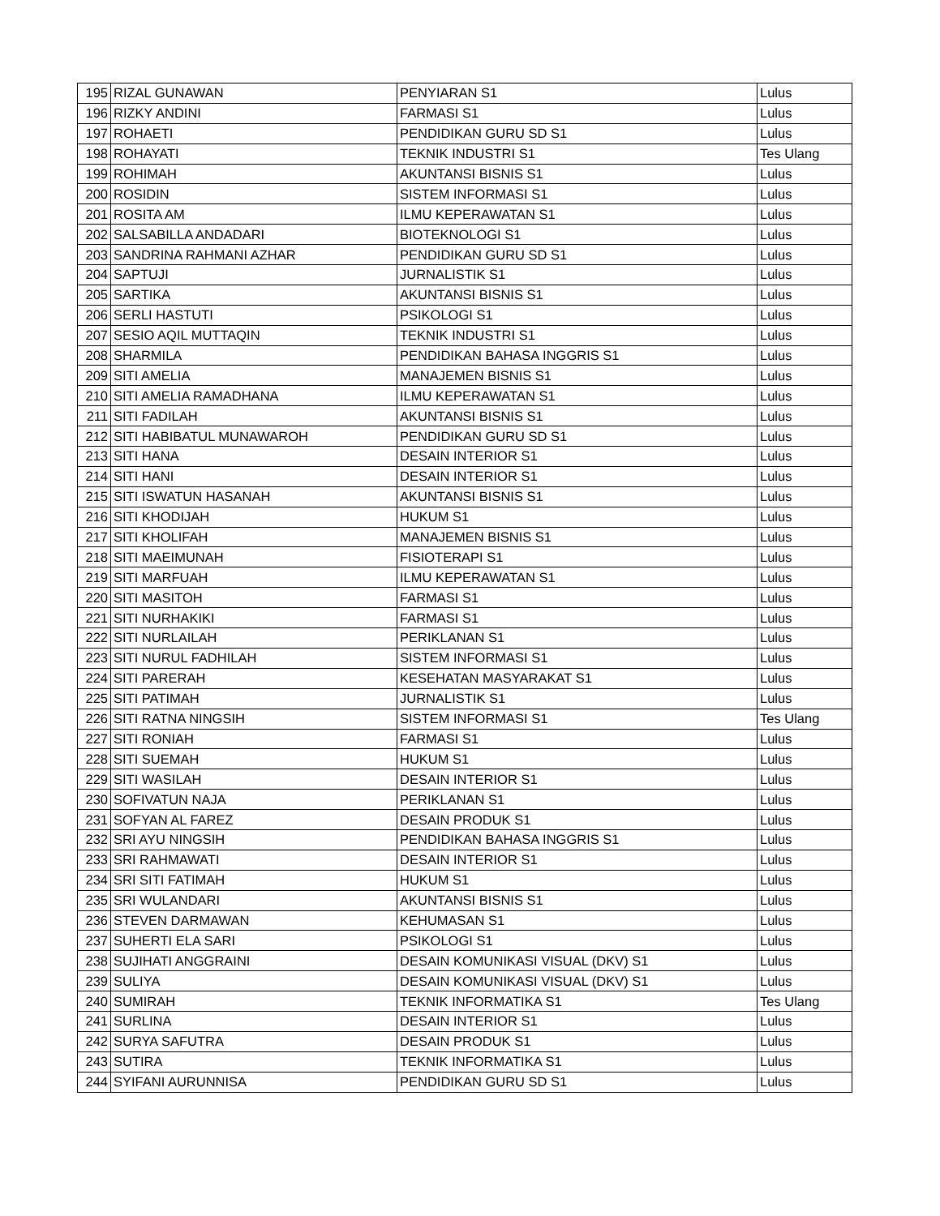| 195 | RIZAL GUNAWAN | PENYIARAN S1 | Lulus |
| 196 | RIZKY ANDINI | FARMASI S1 | Lulus |
| 197 | ROHAETI | PENDIDIKAN GURU SD S1 | Lulus |
| 198 | ROHAYATI | TEKNIK INDUSTRI S1 | Tes Ulang |
| 199 | ROHIMAH | AKUNTANSI BISNIS S1 | Lulus |
| 200 | ROSIDIN | SISTEM INFORMASI S1 | Lulus |
| 201 | ROSITA AM | ILMU KEPERAWATAN S1 | Lulus |
| 202 | SALSABILLA ANDADARI | BIOTEKNOLOGI S1 | Lulus |
| 203 | SANDRINA RAHMANI AZHAR | PENDIDIKAN GURU SD S1 | Lulus |
| 204 | SAPTUJI | JURNALISTIK S1 | Lulus |
| 205 | SARTIKA | AKUNTANSI BISNIS S1 | Lulus |
| 206 | SERLI HASTUTI | PSIKOLOGI S1 | Lulus |
| 207 | SESIO AQIL MUTTAQIN | TEKNIK INDUSTRI S1 | Lulus |
| 208 | SHARMILA | PENDIDIKAN BAHASA INGGRIS S1 | Lulus |
| 209 | SITI AMELIA | MANAJEMEN BISNIS S1 | Lulus |
| 210 | SITI AMELIA RAMADHANA | ILMU KEPERAWATAN S1 | Lulus |
| 211 | SITI FADILAH | AKUNTANSI BISNIS S1 | Lulus |
| 212 | SITI HABIBATUL MUNAWAROH | PENDIDIKAN GURU SD S1 | Lulus |
| 213 | SITI HANA | DESAIN INTERIOR S1 | Lulus |
| 214 | SITI HANI | DESAIN INTERIOR S1 | Lulus |
| 215 | SITI ISWATUN HASANAH | AKUNTANSI BISNIS S1 | Lulus |
| 216 | SITI KHODIJAH | HUKUM S1 | Lulus |
| 217 | SITI KHOLIFAH | MANAJEMEN BISNIS S1 | Lulus |
| 218 | SITI MAEIMUNAH | FISIOTERAPI S1 | Lulus |
| 219 | SITI MARFUAH | ILMU KEPERAWATAN S1 | Lulus |
| 220 | SITI MASITOH | FARMASI S1 | Lulus |
| 221 | SITI NURHAKIKI | FARMASI S1 | Lulus |
| 222 | SITI NURLAILAH | PERIKLANAN S1 | Lulus |
| 223 | SITI NURUL FADHILAH | SISTEM INFORMASI S1 | Lulus |
| 224 | SITI PARERAH | KESEHATAN MASYARAKAT S1 | Lulus |
| 225 | SITI PATIMAH | JURNALISTIK S1 | Lulus |
| 226 | SITI RATNA NINGSIH | SISTEM INFORMASI S1 | Tes Ulang |
| 227 | SITI RONIAH | FARMASI S1 | Lulus |
| 228 | SITI SUEMAH | HUKUM S1 | Lulus |
| 229 | SITI WASILAH | DESAIN INTERIOR S1 | Lulus |
| 230 | SOFIVATUN NAJA | PERIKLANAN S1 | Lulus |
| 231 | SOFYAN AL FAREZ | DESAIN PRODUK S1 | Lulus |
| 232 | SRI AYU NINGSIH | PENDIDIKAN BAHASA INGGRIS S1 | Lulus |
| 233 | SRI RAHMAWATI | DESAIN INTERIOR S1 | Lulus |
| 234 | SRI SITI FATIMAH | HUKUM S1 | Lulus |
| 235 | SRI WULANDARI | AKUNTANSI BISNIS S1 | Lulus |
| 236 | STEVEN DARMAWAN | KEHUMASAN S1 | Lulus |
| 237 | SUHERTI ELA SARI | PSIKOLOGI S1 | Lulus |
| 238 | SUJIHATI ANGGRAINI | DESAIN KOMUNIKASI VISUAL (DKV) S1 | Lulus |
| 239 | SULIYA | DESAIN KOMUNIKASI VISUAL (DKV) S1 | Lulus |
| 240 | SUMIRAH | TEKNIK INFORMATIKA S1 | Tes Ulang |
| 241 | SURLINA | DESAIN INTERIOR S1 | Lulus |
| 242 | SURYA SAFUTRA | DESAIN PRODUK S1 | Lulus |
| 243 | SUTIRA | TEKNIK INFORMATIKA S1 | Lulus |
| 244 | SYIFANI AURUNNISA | PENDIDIKAN GURU SD S1 | Lulus |